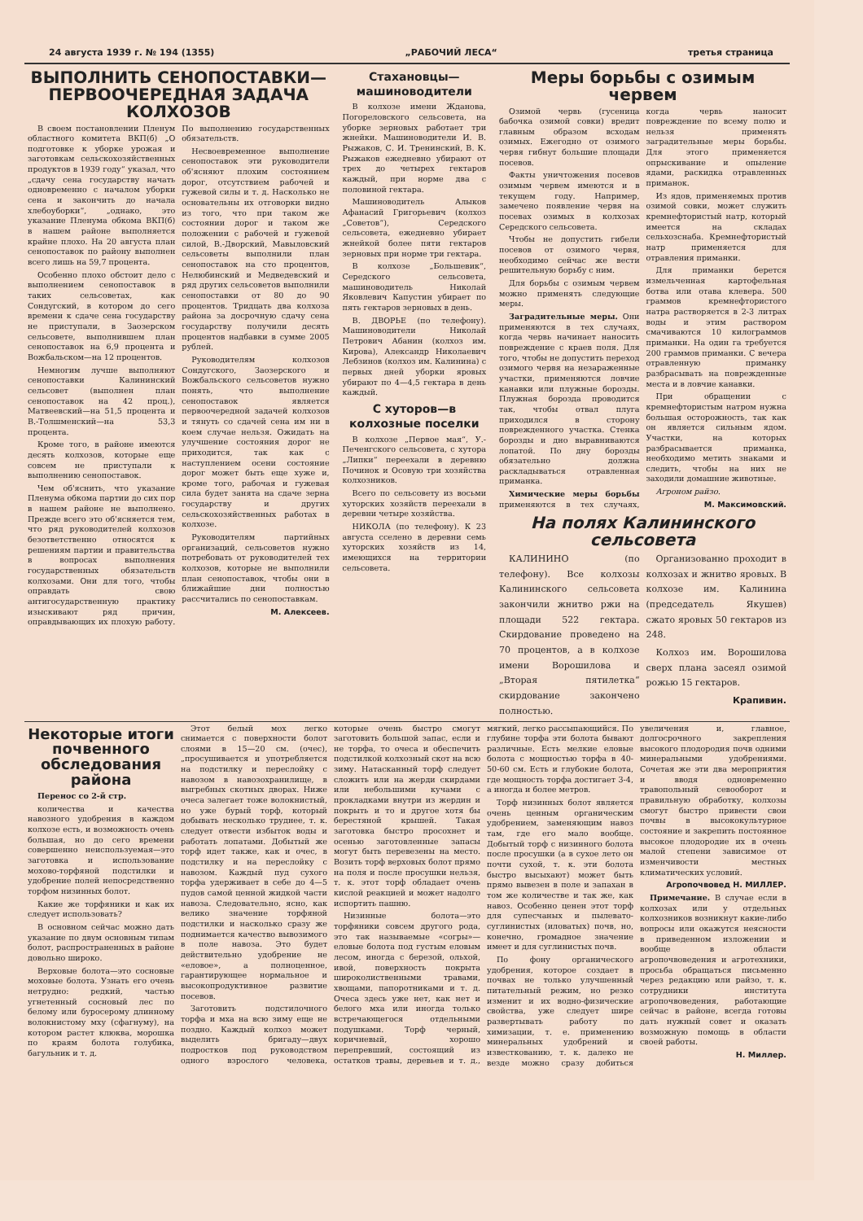24 августа 1939 г. № 194 (1355) „РАБОЧИЙ ЛЕСА“третья страница
ВЫПОЛНИТЬ СЕНОПОСТАВКИ—ПЕРВООЧЕРЕДНАЯ ЗАДАЧА КОЛХОЗОВ
В своем постановлении Пленум областного комитета ВКП(б) „О подготовке к уборке урожая и заготовкам сельскохозяйственных продуктов в 1939 году“ указал, что „сдачу сена государству начать одновременно с началом уборки сена и закончить до начала хлебоуборки“, „однако, это указание Пленума обкома ВКП(б) в нашем районе выполняется крайне плохо. На 20 августа план сенопоставок по району выполнен всего лишь на 59,7 процента.
Особенно плохо обстоит дело с выполнением сенопоставок в таких сельсоветах, как Сондугский, в котором до сего времени к сдаче сена государству не приступали, в Заозерском сельсовете, выполнившем план сенопоставок на 6,9 процента и Вожбальском—на 12 процентов.
Немногим лучше выполняют сенопоставки Калининский сельсовет (выполнен план сенопоставок на 42 проц.), Матвеевский—на 51,5 процента и В.-Толшменский—на 53,3 процента.
Кроме того, в районе имеются десять колхозов, которые еще совсем не приступали к выполнению сенопоставок.
Чем об'яснить, что указание Пленума обкома партии до сих пор в нашем районе не выполнено. Прежде всего это об'ясняется тем, что ряд руководителей колхозов безответственно относятся к решениям партии и правительства в вопросах выполнения государственных обязательств колхозами. Они для того, чтобы оправдать свою антигосударственную практику изыскивают ряд причин, оправдывающих их плохую работу. По выполнению государственных обязательств.
Несвоевременное выполнение сенопоставок эти руководители об'ясняют плохим состоянием дорог, отсутствием рабочей и гужевой силы и т. д. Насколько не основательны их отговорки видно из того, что при таком же состоянии дорог и таком же положении с рабочей и гужевой силой, В.-Дворский, Мавыловский сельсоветы выполнили план сенопоставок на сто процентов, Нелюбинский и Медведевский и ряд других сельсоветов выполнили сенопоставки от 80 до 90 процентов. Тридцать два колхоза района за досрочную сдачу сена государству получили десять процентов надбавки в сумме 2005 рублей.
Руководителям колхозов Сондугского, Заозерского и Вожбальского сельсоветов нужно понять, что выполнение сенопоставок является первоочередной задачей колхозов и тянуть со сдачей сена им ни в коем случае нельзя. Ожидать на улучшение состояния дорог не приходится, так как с наступлением осени состояние дорог может быть еще хуже и, кроме того, рабочая и гужевая сила будет занята на сдаче зерна государству и других сельскохозяйственных работах в колхозе.
Руководителям партийных организаций, сельсоветов нужно потребовать от руководителей тех колхозов, которые не выполнили план сенопоставок, чтобы они в ближайшие дни полностью рассчитались по сенопоставкам.
М. Алексеев.
Стахановцы—машиноводители
В колхозе имени Жданова, Погореловского сельсовета, на уборке зерновых работает три жнейки. Машиноводители И. В. Рыжаков, С. И. Тренинский, В. К. Рыжаков ежедневно убирают от трех до четырех гектаров каждый, при норме два с половиной гектара.
Машиноводитель Алыков Афанасий Григорьевич (колхоз „Советов“), Середского сельсовета, ежедневно убирает жнейкой более пяти гектаров зерновых при норме три гектара.
В колхозе „Большевик“, Середского сельсовета, машиноводитель Николай Яковлевич Капустин убирает по пять гектаров зерновых в день.
В. ДВОРЬЕ (по телефону). Машиноводители Николай Петрович Абанин (колхоз им. Кирова), Александр Николаевич Лебзинов (колхоз им. Калинина) с первых дней уборки яровых убирают по 4—4,5 гектара в день каждый.
С хуторов—в колхозные поселки
В колхозе „Первое мая“, У.-Печенгского сельсовета, с хутора „Липки“ переехали в деревню Починок и Осовую три хозяйства колхозников.
Всего по сельсовету из восьми хуторских хозяйств переехали в деревни четыре хозяйства.
НИКОЛА (по телефону). К 23 августа сселено в деревни семь хуторских хозяйств из 14, имеющихся на территории сельсовета.
Меры борьбы с озимым червем
Озимой червь (гусеница бабочка озимой совки) вредит главным образом всходам озимых. Ежегодно от озимого червя гибнут большие площади посевов.
Факты уничтожения посевов озимым червем имеются и в текущем году. Например, замечено появление червя на посевах озимых в колхозах Середского сельсовета.
Чтобы не допустить гибели посевов от озимого червя, необходимо сейчас же вести решительную борьбу с ним.
Для борьбы с озимым червем можно применять следующие меры.
Заградительные меры. Они применяются в тех случаях, когда червь начинает наносить повреждение с краев поля. Для того, чтобы не допустить переход озимого червя на незараженные участки, применяются ловчие канавки или плужные борозды. Плужная борозда проводится так, чтобы отвал плуга приходился в сторону поврежденного участка. Стенка борозды и дно выравниваются лопатой. По дну борозды обязательно должна раскладываться отравленная приманка.
Химические меры борьбы применяются в тех случаях, когда червь наносит повреждение по всему полю и нельзя применять заградительные меры борьбы. Для этого применяется опрыскивание и опыление ядами, раскидка отравленных приманок.
Из ядов, применяемых против озимой совки, может служить кремнефтористый натр, который имеется на складах сельхозснаба. Кремнефтористый натр применяется для отравления приманки.
Для приманки берется измельченная картофельная ботва или отава клевера. 500 граммов кремнефтористого натра растворяется в 2-3 литрах воды и этим раствором смачиваются 10 килограммов приманки. На один га требуется 200 граммов приманки. С вечера отравленную приманку разбрасывать на поврежденные места и в ловчие канавки.
При обращении с кремнефтористым натром нужна большая осторожность, так как он является сильным ядом. Участки, на которых разбрасывается приманка, необходимо метить знаками и следить, чтобы на них не заходили домашние животные.
Агроном райзо.
М. Максимовский.
На полях Калининского сельсовета
КАЛИНИНО (по телефону). Все колхозы Калининского сельсовета закончили жнитво ржи на площади 522 гектара. Скирдование проведено на 70 процентов, а в колхозе имени Ворошилова и „Вторая пятилетка“ скирдование закончено полностью.
Организованно проходит в колхозах и жнитво яровых. В колхозе им. Калинина (председатель Якушев) сжато яровых 50 гектаров из 248.
Колхоз им. Ворошилова сверх плана засеял озимой рожью 15 гектаров.
Крапивин.
Некоторые итоги почвенного обследования района
Перенос со 2-й стр.
количества и качества навозного удобрения в каждом колхозе есть, и возможность очень большая, но до сего времени совершенно неиспользуемая—это заготовка и использование мохово-торфяной подстилки и удобрение полей непосредственно торфом низинных болот.
Какие же торфяники и как их следует использовать?
В основном сейчас можно дать указание по двум основным типам болот, распространенных в районе довольно широко.
Верховые болота—это сосновые моховые болота. Узнать его очень нетрудно: редкий, частью угнетенный сосновый лес по белому или буросерому длинному волокнистому мху (сфагнуму), на котором растет клюква, морошка по краям болота голубика, багульник и т. д.
Этот белый мох легко снимается с поверхности болот слоями в 15—20 см. (очес), „просушивается и употребляется на подстилку и переслойку с навозом в навозохранилище, в выгребных скотных дворах. Ниже очеса залегает тоже волокнистый, но уже бурый торф, который добывать несколько труднее, т. к. следует отвести избыток воды и работать лопатами. Добытый же торф идет также, как и очес, в подстилку и на переслойку с навозом. Каждый пуд сухого торфа удерживает в себе до 4—5 пудов самой ценной жидкой части навоза. Следовательно, ясно, как велико значение торфяной подстилки и насколько сразу же поднимается качество вывозимого в поле навоза. Это будет действительно удобрение не «еловое», а полноценное, гарантирующее нормальное и высокопродуктивное развитие посевов.
Заготовить подстилочного торфа и мха на всю зиму еще не поздно. Каждый колхоз может выделить бригаду—двух подростков под руководством одного взрослого человека, которые очень быстро смогут заготовить большой запас, если и не торфа, то очеса и обеспечить подстилкой колхозный скот на всю зиму. Натасканный торф следует сложить или на жерди скирдами или небольшими кучами с прокладками внутри из жердин и покрыть и то и другое хотя бы берестяной крышей. Такая заготовка быстро просохнет и осенью заготовленные запасы могут быть перевезены на место. Возить торф верховых болот прямо на поля и после просушки нельзя, т. к. этот торф обладает очень кислой реакцией и может надолго испортить пашню.
Низинные болота—это торфяники совсем другого рода, это так называемые «согры»—еловые болота под густым еловым лесом, иногда с березой, ольхой, ивой, поверхность покрыта широколиственными травами, хвощами, папоротниками и т. д. Очеса здесь уже нет, как нет и белого мха или иногда только встречающегося отдельными подушками. Торф черный, коричневый, хорошо перепревший, состоящий из остатков травы, деревьев и т. д., мягкий, легко рассыпающийся. По глубине торфа эти болота бывают различные. Есть мелкие еловые болота с мощностью торфа в 40-50-60 см. Есть и глубокие болота, где мощность торфа достигает 3-4, а иногда и более метров.
Торф низинных болот является очень ценным органическим удобрением, заменяющим навоз там, где его мало вообще. Добытый торф с низинного болота после просушки (а в сухое лето он почти сухой, т. к. эти болота быстро высыхают) может быть прямо вывезен в поле и запахан в том же количестве и так же, как навоз. Особенно ценен этот торф для супесчаных и пылевато-суглинистых (иловатых) почв, но, конечно, громадное значение имеет и для суглинистых почв.
По фону органического удобрения, которое создает в почвах не только улучшенный питательный режим, но резко изменит и их водно-физические свойства, уже следует шире развертывать работу по химизации, т. е. применению минеральных удобрений и известкованию, т. к. далеко не везде можно сразу добиться увеличения и, главное, долгосрочного закрепления высокого плодородия почв одними минеральными удобрениями. Сочетая же эти два мероприятия и вводя одновременно травопольный севооборот и правильную обработку, колхозы смогут быстро привести свои почвы в высококультурное состояние и закрепить постоянное высокое плодородие их в очень малой степени зависимое от изменчивости местных климатических условий.
Агропочвовед Н. МИЛЛЕР.
Примечание. В случае если в колхозах или у отдельных колхозников возникнут какие-либо вопросы или окажутся неясности в приведенном изложении и вообще в области агропочвоведения и агротехники, просьба обращаться письменно через редакцию или райзо, т. к. сотрудники института агропочвоведения, работающие сейчас в районе, всегда готовы дать нужный совет и оказать возможную помощь в области своей работы.
Н. Миллер.